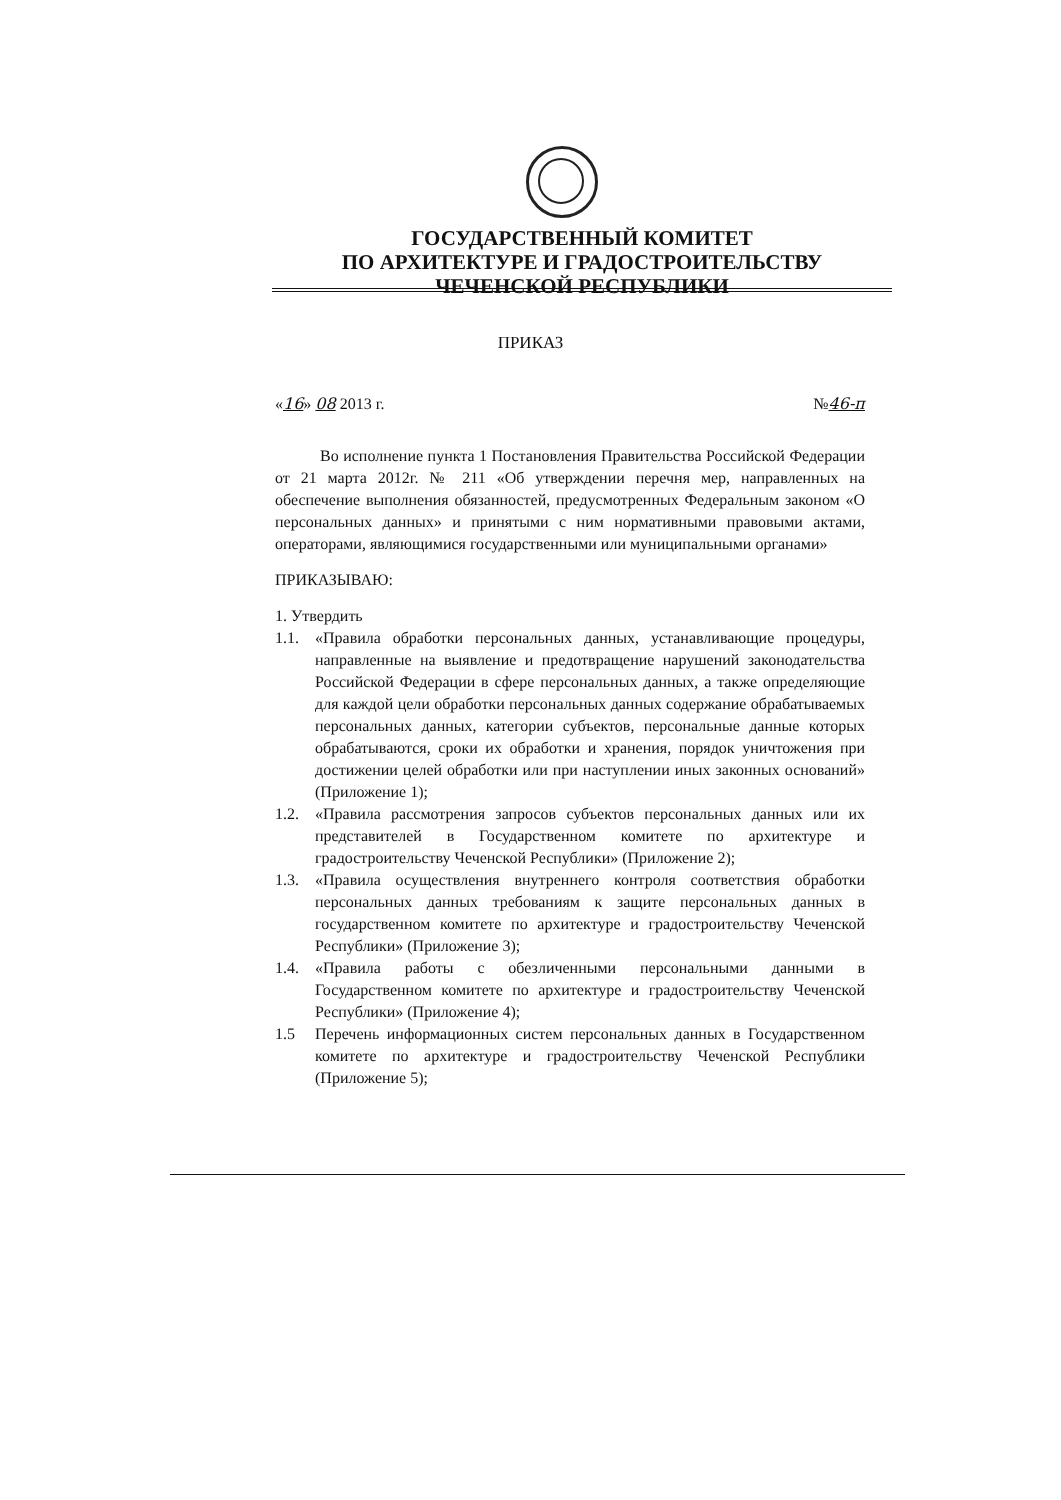ГОСУДАРСТВЕННЫЙ КОМИТЕТ
ПО АРХИТЕКТУРЕ И ГРАДОСТРОИТЕЛЬСТВУ
ЧЕЧЕНСКОЙ РЕСПУБЛИКИ
ПРИКАЗ
«16» 08 2013 г. №46-п
Во исполнение пункта 1 Постановления Правительства Российской Федерации от 21 марта 2012г. № 211 «Об утверждении перечня мер, направленных на обеспечение выполнения обязанностей, предусмотренных Федеральным законом «О персональных данных» и принятыми с ним нормативными правовыми актами, операторами, являющимися государственными или муниципальными органами»
ПРИКАЗЫВАЮ:
1. Утвердить
1.1. «Правила обработки персональных данных, устанавливающие процедуры, направленные на выявление и предотвращение нарушений законодательства Российской Федерации в сфере персональных данных, а также определяющие для каждой цели обработки персональных данных содержание обрабатываемых персональных данных, категории субъектов, персональные данные которых обрабатываются, сроки их обработки и хранения, порядок уничтожения при достижении целей обработки или при наступлении иных законных оснований» (Приложение 1);
1.2. «Правила рассмотрения запросов субъектов персональных данных или их представителей в Государственном комитете по архитектуре и градостроительству Чеченской Республики» (Приложение 2);
1.3. «Правила осуществления внутреннего контроля соответствия обработки персональных данных требованиям к защите персональных данных в государственном комитете по архитектуре и градостроительству Чеченской Республики» (Приложение 3);
1.4. «Правила работы с обезличенными персональными данными в Государственном комитете по архитектуре и градостроительству Чеченской Республики» (Приложение 4);
1.5 Перечень информационных систем персональных данных в Государственном комитете по архитектуре и градостроительству Чеченской Республики (Приложение 5);